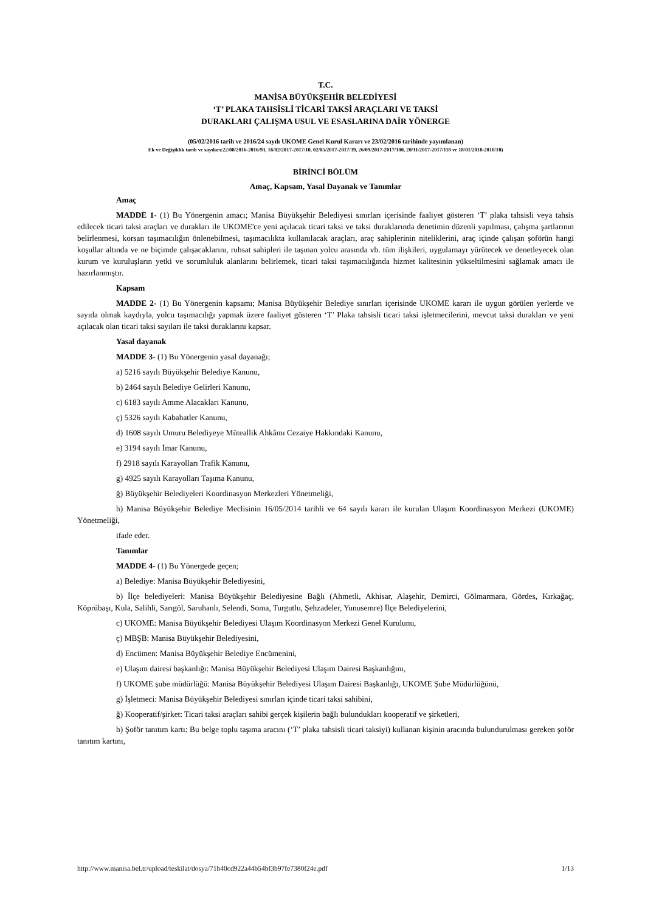T.C.
MANİSA BÜYÜKŞEHİR BELEDİYESİ
‘T’ PLAKA TAHSİSLİ TİCARİ TAKSİ ARAÇLARI VE TAKSİ
DURAKLARI ÇALIŞMA USUL VE ESASLARINA DAİR YÖNERGE
(05/02/2016 tarih ve 2016/24 sayılı UKOME Genel Kurul Kararı ve 23/02/2016 tarihinde yayımlanan)
Ek ve Değişiklik tarih ve sayıları:22/08/2016-2016/93, 16/02/2017-2017/10, 02/05/2017-2017/39, 26/09/2017-2017/100, 20/11/2017-2017/118 ve 18/01/2018-2018/10)
BİRİNCİ BÖLÜM
Amaç, Kapsam, Yasal Dayanak ve Tanımlar
Amaç
MADDE 1- (1) Bu Yönergenin amacı; Manisa Büyükşehir Belediyesi sınırları içerisinde faaliyet gösteren ‘T’ plaka tahsisli veya tahsis edilecek ticari taksi araçları ve durakları ile UKOME'ce yeni açılacak ticari taksi ve taksi duraklarında denetimin düzenli yapılması, çalışma şartlarının belirlenmesi, korsan taşımacılığın önlenebilmesi, taşımacılıkta kullanılacak araçları, araç sahiplerinin niteliklerini, araç içinde çalışan şoförün hangi koşullar altında ve ne biçimde çalışacaklarını, ruhsat sahipleri ile taşınan yolcu arasında vb. tüm ilişkileri, uygulamayı yürütecek ve denetleyecek olan kurum ve kuruluşların yetki ve sorumluluk alanlarını belirlemek, ticari taksi taşımacılığında hizmet kalitesinin yükseltilmesini sağlamak amacı ile hazırlanmıştır.
Kapsam
MADDE 2- (1) Bu Yönergenin kapsamı; Manisa Büyükşehir Belediye sınırları içerisinde UKOME kararı ile uygun görülen yerlerde ve sayıda olmak kaydıyla, yolcu taşımacılığı yapmak üzere faaliyet gösteren ‘T’ Plaka tahsisli ticari taksi işletmecilerini, mevcut taksi durakları ve yeni açılacak olan ticari taksi sayıları ile taksi duraklarını kapsar.
Yasal dayanak
MADDE 3- (1) Bu Yönergenin yasal dayanağı;
a) 5216 sayılı Büyükşehir Belediye Kanunu,
b) 2464 sayılı Belediye Gelirleri Kanunu,
c) 6183 sayılı Amme Alacakları Kanunu,
ç) 5326 sayılı Kabahatler Kanunu,
d) 1608 sayılı Umuru Belediyeye Müteallik Ahkâmı Cezaiye Hakkındaki Kanunu,
e) 3194 sayılı İmar Kanunu,
f) 2918 sayılı Karayolları Trafik Kanunu,
g) 4925 sayılı Karayolları Taşıma Kanunu,
ğ) Büyükşehir Belediyeleri Koordinasyon Merkezleri Yönetmeliği,
h) Manisa Büyükşehir Belediye Meclisinin 16/05/2014 tarihli ve 64 sayılı kararı ile kurulan Ulaşım Koordinasyon Merkezi (UKOME) Yönetmeliği,
ifade eder.
Tanımlar
MADDE 4- (1) Bu Yönergede geçen;
a) Belediye: Manisa Büyükşehir Belediyesini,
b) İlçe belediyeleri: Manisa Büyükşehir Belediyesine Bağlı (Ahmetli, Akhisar, Alaşehir, Demirci, Gölmarmara, Gördes, Kırkağaç, Köprübaşı, Kula, Salihli, Sarıgöl, Saruhanlı, Selendi, Soma, Turgutlu, Şehzadeler, Yunusemre) İlçe Belediyelerini,
c) UKOME: Manisa Büyükşehir Belediyesi Ulaşım Koordinasyon Merkezi Genel Kurulunu,
ç) MBŞB: Manisa Büyükşehir Belediyesini,
d) Encümen: Manisa Büyükşehir Belediye Encümenini,
e) Ulaşım dairesi başkanlığı: Manisa Büyükşehir Belediyesi Ulaşım Dairesi Başkanlığını,
f) UKOME şube müdürlüğü: Manisa Büyükşehir Belediyesi Ulaşım Dairesi Başkanlığı, UKOME Şube Müdürlüğünü,
g) İşletmeci: Manisa Büyükşehir Belediyesi sınırları içinde ticari taksi sahibini,
ğ) Kooperatif/şirket: Ticari taksi araçları sahibi gerçek kişilerin bağlı bulundukları kooperatif ve şirketleri,
h) Şoför tanıtım kartı: Bu belge toplu taşıma aracını (‘T’ plaka tahsisli ticari taksiyi) kullanan kişinin aracında bulundurulması gereken şoför tanıtım kartını,
http://www.manisa.bel.tr/upload/teskilat/dosya/71b40cd922a44b54bf3b97fe7380f24e.pdf 1/13